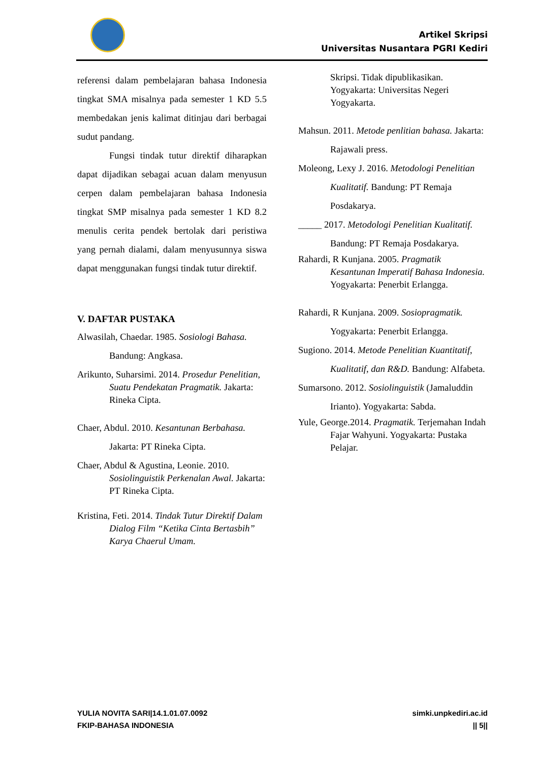Artikel Skripsi
Universitas Nusantara PGRI Kediri
referensi dalam pembelajaran bahasa Indonesia tingkat SMA misalnya pada semester 1 KD 5.5 membedakan jenis kalimat ditinjau dari berbagai sudut pandang.
Fungsi tindak tutur direktif diharapkan dapat dijadikan sebagai acuan dalam menyusun cerpen dalam pembelajaran bahasa Indonesia tingkat SMP misalnya pada semester 1 KD 8.2 menulis cerita pendek bertolak dari peristiwa yang pernah dialami, dalam menyusunnya siswa dapat menggunakan fungsi tindak tutur direktif.
V. DAFTAR PUSTAKA
Alwasilah, Chaedar. 1985. Sosiologi Bahasa. Bandung: Angkasa.
Arikunto, Suharsimi. 2014. Prosedur Penelitian, Suatu Pendekatan Pragmatik. Jakarta: Rineka Cipta.
Chaer, Abdul. 2010. Kesantunan Berbahasa. Jakarta: PT Rineka Cipta.
Chaer, Abdul & Agustina, Leonie. 2010. Sosiolinguistik Perkenalan Awal. Jakarta: PT Rineka Cipta.
Kristina, Feti. 2014. Tindak Tutur Direktif Dalam Dialog Film “Ketika Cinta Bertasbih” Karya Chaerul Umam.
Skripsi. Tidak dipublikasikan. Yogyakarta: Universitas Negeri Yogyakarta.
Mahsun. 2011. Metode penlitian bahasa. Jakarta: Rajawali press.
Moleong, Lexy J. 2016. Metodologi Penelitian Kualitatif. Bandung: PT Remaja Posdakarya.
_____ 2017. Metodologi Penelitian Kualitatif. Bandung: PT Remaja Posdakarya.
Rahardi, R Kunjana. 2005. Pragmatik Kesantunan Imperatif Bahasa Indonesia. Yogyakarta: Penerbit Erlangga.
Rahardi, R Kunjana. 2009. Sosiopragmatik. Yogyakarta: Penerbit Erlangga.
Sugiono. 2014. Metode Penelitian Kuantitatif, Kualitatif, dan R&D. Bandung: Alfabeta.
Sumarsono. 2012. Sosiolinguistik (Jamaluddin Irianto). Yogyakarta: Sabda.
Yule, George.2014. Pragmatik. Terjemahan Indah Fajar Wahyuni. Yogyakarta: Pustaka Pelajar.
YULIA NOVITA SARI|14.1.01.07.0092
FKIP-BAHASA INDONESIA
simki.unpkediri.ac.id
|| 5||